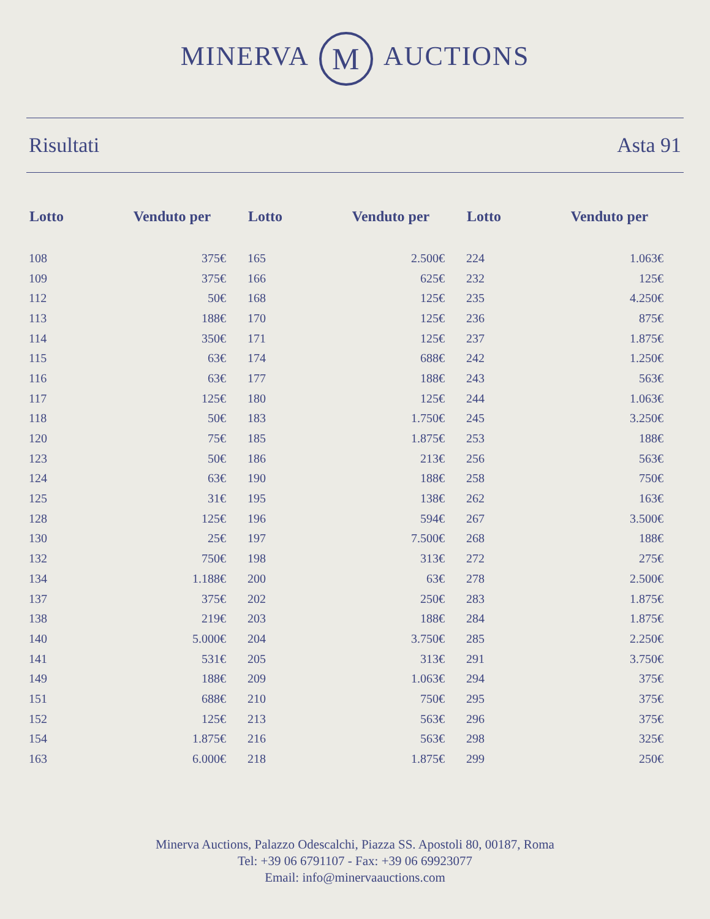MINERVA M AUCTIONS
Risultati Asta 91
| Lotto | Venduto per |
| --- | --- |
| 108 | 375€ |
| 109 | 375€ |
| 112 | 50€ |
| 113 | 188€ |
| 114 | 350€ |
| 115 | 63€ |
| 116 | 63€ |
| 117 | 125€ |
| 118 | 50€ |
| 120 | 75€ |
| 123 | 50€ |
| 124 | 63€ |
| 125 | 31€ |
| 128 | 125€ |
| 130 | 25€ |
| 132 | 750€ |
| 134 | 1.188€ |
| 137 | 375€ |
| 138 | 219€ |
| 140 | 5.000€ |
| 141 | 531€ |
| 149 | 188€ |
| 151 | 688€ |
| 152 | 125€ |
| 154 | 1.875€ |
| 163 | 6.000€ |
| Lotto | Venduto per |
| --- | --- |
| 165 | 2.500€ |
| 166 | 625€ |
| 168 | 125€ |
| 170 | 125€ |
| 171 | 125€ |
| 174 | 688€ |
| 177 | 188€ |
| 180 | 125€ |
| 183 | 1.750€ |
| 185 | 1.875€ |
| 186 | 213€ |
| 190 | 188€ |
| 195 | 138€ |
| 196 | 594€ |
| 197 | 7.500€ |
| 198 | 313€ |
| 200 | 63€ |
| 202 | 250€ |
| 203 | 188€ |
| 204 | 3.750€ |
| 205 | 313€ |
| 209 | 1.063€ |
| 210 | 750€ |
| 213 | 563€ |
| 216 | 563€ |
| 218 | 1.875€ |
| Lotto | Venduto per |
| --- | --- |
| 224 | 1.063€ |
| 232 | 125€ |
| 235 | 4.250€ |
| 236 | 875€ |
| 237 | 1.875€ |
| 242 | 1.250€ |
| 243 | 563€ |
| 244 | 1.063€ |
| 245 | 3.250€ |
| 253 | 188€ |
| 256 | 563€ |
| 258 | 750€ |
| 262 | 163€ |
| 267 | 3.500€ |
| 268 | 188€ |
| 272 | 275€ |
| 278 | 2.500€ |
| 283 | 1.875€ |
| 284 | 1.875€ |
| 285 | 2.250€ |
| 291 | 3.750€ |
| 294 | 375€ |
| 295 | 375€ |
| 296 | 375€ |
| 298 | 325€ |
| 299 | 250€ |
Minerva Auctions, Palazzo Odescalchi, Piazza SS. Apostoli 80, 00187, Roma
Tel: +39 06 6791107 - Fax: +39 06 69923077
Email: info@minervaauctions.com